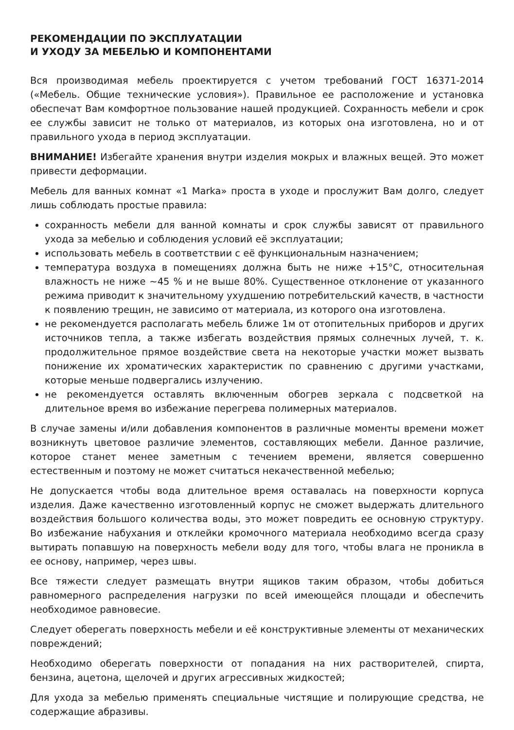РЕКОМЕНДАЦИИ ПО ЭКСПЛУАТАЦИИ
И УХОДУ ЗА МЕБЕЛЬЮ И КОМПОНЕНТАМИ
Вся производимая мебель проектируется с учетом требований ГОСТ 16371-2014 («Мебель. Общие технические условия»). Правильное ее расположение и установка обеспечат Вам комфортное пользование нашей продукцией. Сохранность мебели и срок ее службы зависит не только от материалов, из которых она изготовлена, но и от правильного ухода в период эксплуатации.
ВНИМАНИЕ! Избегайте хранения внутри изделия мокрых и влажных вещей. Это может привести деформации.
Мебель для ванных комнат «1 Marka» проста в уходе и прослужит Вам долго, следует лишь соблюдать простые правила:
сохранность мебели для ванной комнаты и срок службы зависят от правильного ухода за мебелью и соблюдения условий её эксплуатации;
использовать мебель в соответствии с её функциональным назначением;
температура воздуха в помещениях должна быть не ниже +15°С, относительная влажность не ниже ~45 % и не выше 80%. Существенное отклонение от указанного режима приводит к значительному ухудшению потребительский качеств, в частности к появлению трещин, не зависимо от материала, из которого она изготовлена.
не рекомендуется располагать мебель ближе 1м от отопительных приборов и других источников тепла, а также избегать воздействия прямых солнечных лучей, т. к. продолжительное прямое воздействие света на некоторые участки может вызвать понижение их хроматических характеристик по сравнению с другими участками, которые меньше подвергались излучению.
не рекомендуется оставлять включенным обогрев зеркала с подсветкой на длительное время во избежание перегрева полимерных материалов.
В случае замены и/или добавления компонентов в различные моменты времени может возникнуть цветовое различие элементов, составляющих мебели. Данное различие, которое станет менее заметным с течением времени, является совершенно естественным и поэтому не может считаться некачественной мебелью;
Не допускается чтобы вода длительное время оставалась на поверхности корпуса изделия. Даже качественно изготовленный корпус не сможет выдержать длительного воздействия большого количества воды, это может повредить ее основную структуру. Во избежание набухания и отклейки кромочного материала необходимо всегда сразу вытирать попавшую на поверхность мебели воду для того, чтобы влага не проникла в ее основу, например, через швы.
Все тяжести следует размещать внутри ящиков таким образом, чтобы добиться равномерного распределения нагрузки по всей имеющейся площади и обеспечить необходимое равновесие.
Следует оберегать поверхность мебели и её конструктивные элементы от механических повреждений;
Необходимо оберегать поверхности от попадания на них растворителей, спирта, бензина, ацетона, щелочей и других агрессивных жидкостей;
Для ухода за мебелью применять специальные чистящие и полирующие средства, не содержащие абразивы.